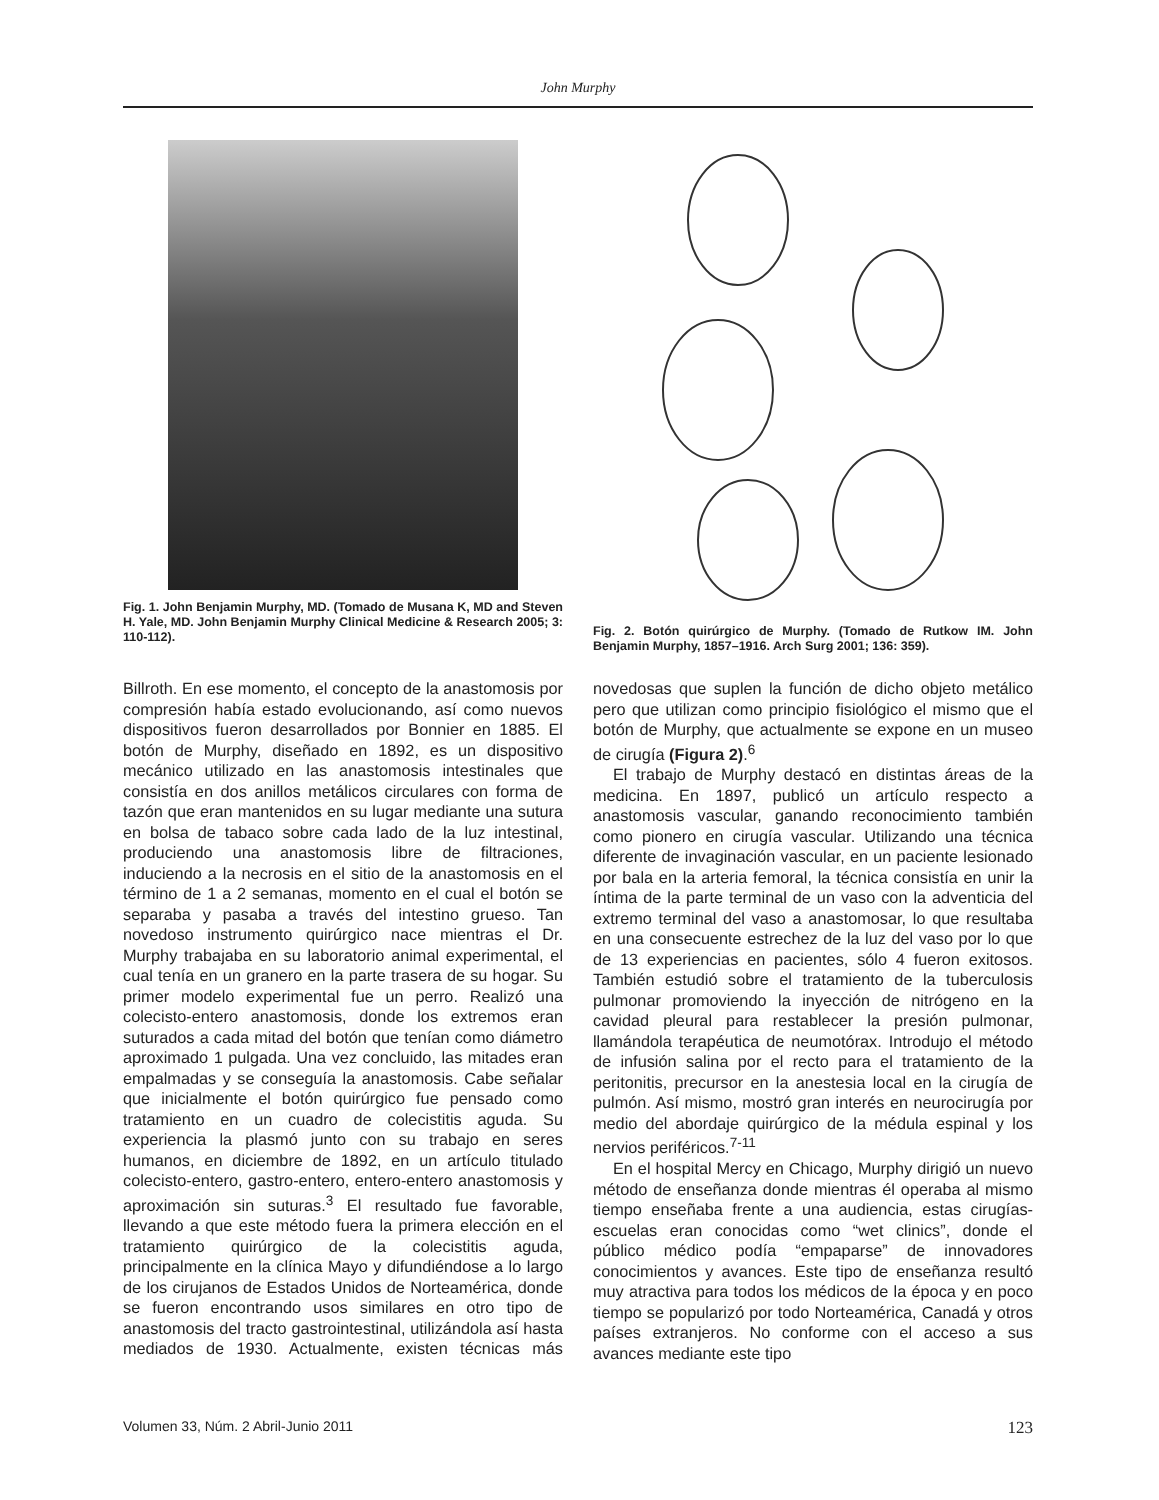John Murphy
Fig. 1. John Benjamin Murphy, MD. (Tomado de Musana K, MD and Steven H. Yale, MD. John Benjamin Murphy Clinical Medicine & Research 2005; 3: 110-112).
Fig. 2. Botón quirúrgico de Murphy. (Tomado de Rutkow IM. John Benjamin Murphy, 1857–1916. Arch Surg 2001; 136: 359).
Billroth. En ese momento, el concepto de la anastomosis por compresión había estado evolucionando, así como nuevos dispositivos fueron desarrollados por Bonnier en 1885. El botón de Murphy, diseñado en 1892, es un dispositivo mecánico utilizado en las anastomosis intestinales que consistía en dos anillos metálicos circulares con forma de tazón que eran mantenidos en su lugar mediante una sutura en bolsa de tabaco sobre cada lado de la luz intestinal, produciendo una anastomosis libre de filtraciones, induciendo a la necrosis en el sitio de la anastomosis en el término de 1 a 2 semanas, momento en el cual el botón se separaba y pasaba a través del intestino grueso. Tan novedoso instrumento quirúrgico nace mientras el Dr. Murphy trabajaba en su laboratorio animal experimental, el cual tenía en un granero en la parte trasera de su hogar. Su primer modelo experimental fue un perro. Realizó una colecisto-entero anastomosis, donde los extremos eran suturados a cada mitad del botón que tenían como diámetro aproximado 1 pulgada. Una vez concluido, las mitades eran empalmadas y se conseguía la anastomosis. Cabe señalar que inicialmente el botón quirúrgico fue pensado como tratamiento en un cuadro de colecistitis aguda. Su experiencia la plasmó junto con su trabajo en seres humanos, en diciembre de 1892, en un artículo titulado colecisto-entero, gastro-entero, entero-entero anastomosis y aproximación sin suturas.<sup>3</sup> El resultado fue favorable, llevando a que este método fuera la primera elección en el tratamiento quirúrgico de la colecistitis aguda, principalmente en la clínica Mayo y difundiéndose a lo largo de los cirujanos de Estados Unidos de Norteamérica, donde se fueron encontrando usos similares en otro tipo de anastomosis del tracto gastrointestinal, utilizándola así hasta mediados de 1930. Actualmente, existen técnicas más novedosas que suplen la función de dicho objeto metálico pero que utilizan como principio fisiológico el mismo que el botón de Murphy, que actualmente se expone en un museo de cirugía (Figura 2).<sup>6</sup>
El trabajo de Murphy destacó en distintas áreas de la medicina. En 1897, publicó un artículo respecto a anastomosis vascular, ganando reconocimiento también como pionero en cirugía vascular. Utilizando una técnica diferente de invaginación vascular, en un paciente lesionado por bala en la arteria femoral, la técnica consistía en unir la íntima de la parte terminal de un vaso con la adventicia del extremo terminal del vaso a anastomosar, lo que resultaba en una consecuente estrechez de la luz del vaso por lo que de 13 experiencias en pacientes, sólo 4 fueron exitosos. También estudió sobre el tratamiento de la tuberculosis pulmonar promoviendo la inyección de nitrógeno en la cavidad pleural para restablecer la presión pulmonar, llamándola terapéutica de neumotórax. Introdujo el método de infusión salina por el recto para el tratamiento de la peritonitis, precursor en la anestesia local en la cirugía de pulmón. Así mismo, mostró gran interés en neurocirugía por medio del abordaje quirúrgico de la médula espinal y los nervios periféricos.<sup>7-11</sup>
En el hospital Mercy en Chicago, Murphy dirigió un nuevo método de enseñanza donde mientras él operaba al mismo tiempo enseñaba frente a una audiencia, estas cirugías-escuelas eran conocidas como “wet clinics”, donde el público médico podía “empaparse” de innovadores conocimientos y avances. Este tipo de enseñanza resultó muy atractiva para todos los médicos de la época y en poco tiempo se popularizó por todo Norteamérica, Canadá y otros países extranjeros. No conforme con el acceso a sus avances mediante este tipo
Volumen 33, Núm. 2 Abril-Junio 2011 123